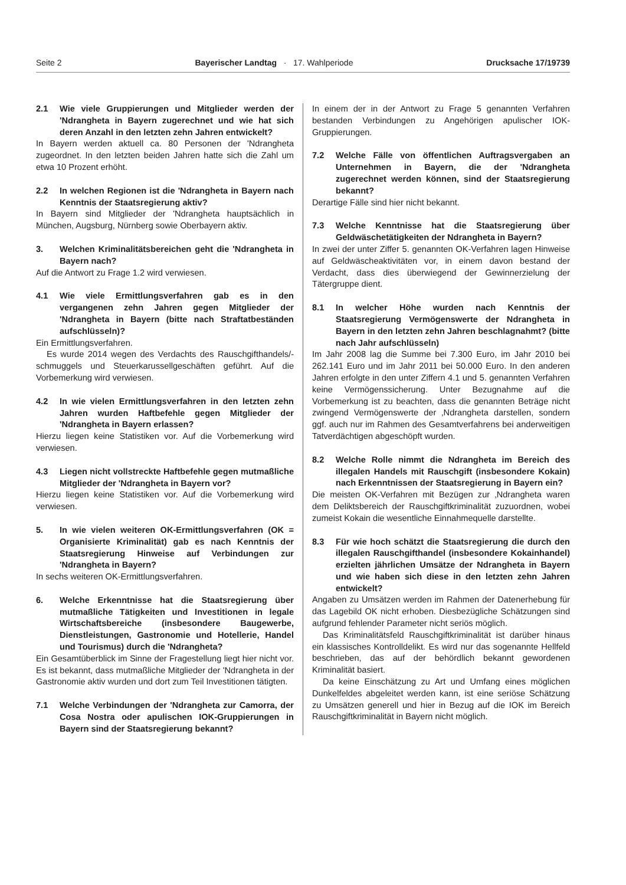Seite 2 Bayerischer Landtag · 17. Wahlperiode Drucksache 17/19739
2.1 Wie viele Gruppierungen und Mitglieder werden der 'Ndrangheta in Bayern zugerechnet und wie hat sich deren Anzahl in den letzten zehn Jahren entwickelt?
In Bayern werden aktuell ca. 80 Personen der 'Ndrangheta zugeordnet. In den letzten beiden Jahren hatte sich die Zahl um etwa 10 Prozent erhöht.
2.2 In welchen Regionen ist die 'Ndrangheta in Bayern nach Kenntnis der Staatsregierung aktiv?
In Bayern sind Mitglieder der 'Ndrangheta hauptsächlich in München, Augsburg, Nürnberg sowie Oberbayern aktiv.
3. Welchen Kriminalitätsbereichen geht die 'Ndrangheta in Bayern nach?
Auf die Antwort zu Frage 1.2 wird verwiesen.
4.1 Wie viele Ermittlungsverfahren gab es in den vergangenen zehn Jahren gegen Mitglieder der 'Ndrangheta in Bayern (bitte nach Straftatbeständen aufschlüsseln)?
Ein Ermittlungsverfahren.
Es wurde 2014 wegen des Verdachts des Rauschgifthandels/-schmuggels und Steuerkarussellgeschäften geführt. Auf die Vorbemerkung wird verwiesen.
4.2 In wie vielen Ermittlungsverfahren in den letzten zehn Jahren wurden Haftbefehle gegen Mitglieder der 'Ndrangheta in Bayern erlassen?
Hierzu liegen keine Statistiken vor. Auf die Vorbemerkung wird verwiesen.
4.3 Liegen nicht vollstreckte Haftbefehle gegen mutmaßliche Mitglieder der 'Ndrangheta in Bayern vor?
Hierzu liegen keine Statistiken vor. Auf die Vorbemerkung wird verwiesen.
5. In wie vielen weiteren OK-Ermittlungsverfahren (OK = Organisierte Kriminalität) gab es nach Kenntnis der Staatsregierung Hinweise auf Verbindungen zur 'Ndrangheta in Bayern?
In sechs weiteren OK-Ermittlungsverfahren.
6. Welche Erkenntnisse hat die Staatsregierung über mutmaßliche Tätigkeiten und Investitionen in legale Wirtschaftsbereiche (insbesondere Baugewerbe, Dienstleistungen, Gastronomie und Hotellerie, Handel und Tourismus) durch die 'Ndrangheta?
Ein Gesamtüberblick im Sinne der Fragestellung liegt hier nicht vor. Es ist bekannt, dass mutmaßliche Mitglieder der 'Ndrangheta in der Gastronomie aktiv wurden und dort zum Teil Investitionen tätigten.
7.1 Welche Verbindungen der 'Ndrangheta zur Camorra, der Cosa Nostra oder apulischen IOK-Gruppierungen in Bayern sind der Staatsregierung bekannt?
In einem der in der Antwort zu Frage 5 genannten Verfahren bestanden Verbindungen zu Angehörigen apulischer IOK-Gruppierungen.
7.2 Welche Fälle von öffentlichen Auftragsvergaben an Unternehmen in Bayern, die der 'Ndrangheta zugerechnet werden können, sind der Staatsregierung bekannt?
Derartige Fälle sind hier nicht bekannt.
7.3 Welche Kenntnisse hat die Staatsregierung über Geldwäschetätigkeiten der Ndrangheta in Bayern?
In zwei der unter Ziffer 5. genannten OK-Verfahren lagen Hinweise auf Geldwäscheaktivitäten vor, in einem davon bestand der Verdacht, dass dies überwiegend der Gewinnerzielung der Tätergruppe dient.
8.1 In welcher Höhe wurden nach Kenntnis der Staatsregierung Vermögenswerte der Ndrangheta in Bayern in den letzten zehn Jahren beschlagnahmt? (bitte nach Jahr aufschlüsseln)
Im Jahr 2008 lag die Summe bei 7.300 Euro, im Jahr 2010 bei 262.141 Euro und im Jahr 2011 bei 50.000 Euro. In den anderen Jahren erfolgte in den unter Ziffern 4.1 und 5. genannten Verfahren keine Vermögenssicherung. Unter Bezugnahme auf die Vorbemerkung ist zu beachten, dass die genannten Beträge nicht zwingend Vermögenswerte der ‚Ndrangheta darstellen, sondern ggf. auch nur im Rahmen des Gesamtverfahrens bei anderweitigen Tatverdächtigen abgeschöpft wurden.
8.2 Welche Rolle nimmt die Ndrangheta im Bereich des illegalen Handels mit Rauschgift (insbesondere Kokain) nach Erkenntnissen der Staatsregierung in Bayern ein?
Die meisten OK-Verfahren mit Bezügen zur ‚Ndrangheta waren dem Deliktsbereich der Rauschgiftkriminalität zuzuordnen, wobei zumeist Kokain die wesentliche Einnahmequelle darstellte.
8.3 Für wie hoch schätzt die Staatsregierung die durch den illegalen Rauschgifthandel (insbesondere Kokainhandel) erzielten jährlichen Umsätze der Ndrangheta in Bayern und wie haben sich diese in den letzten zehn Jahren entwickelt?
Angaben zu Umsätzen werden im Rahmen der Datenerhebung für das Lagebild OK nicht erhoben. Diesbezügliche Schätzungen sind aufgrund fehlender Parameter nicht seriös möglich.
Das Kriminalitätsfeld Rauschgiftkriminalität ist darüber hinaus ein klassisches Kontrolldelikt. Es wird nur das sogenannte Hellfeld beschrieben, das auf der behördlich bekannt gewordenen Kriminalität basiert.
Da keine Einschätzung zu Art und Umfang eines möglichen Dunkelfeldes abgeleitet werden kann, ist eine seriöse Schätzung zu Umsätzen generell und hier in Bezug auf die IOK im Bereich Rauschgiftkriminalität in Bayern nicht möglich.